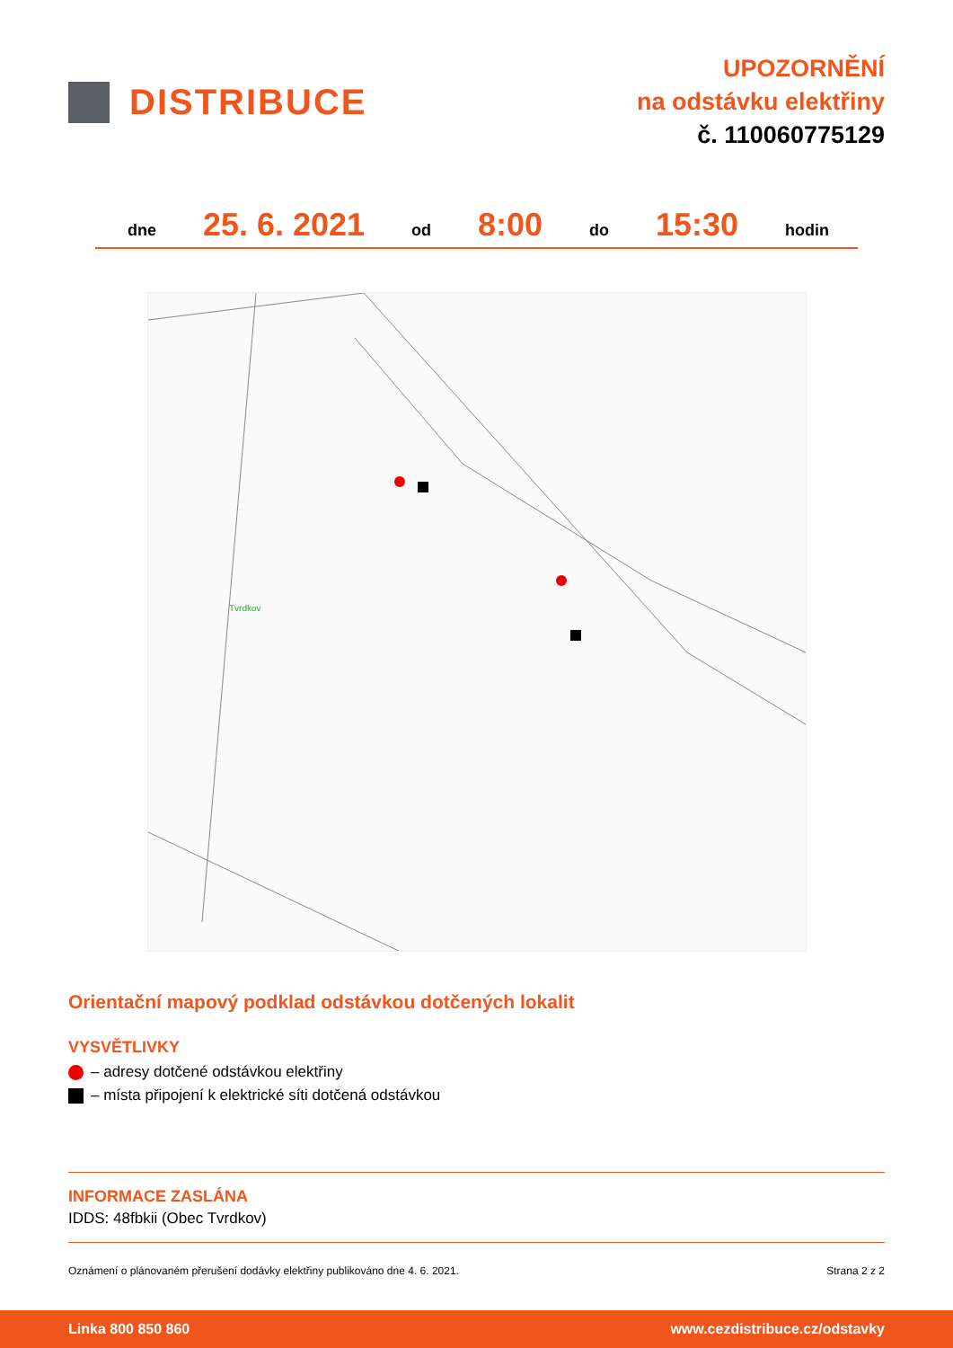DISTRIBUCE
UPOZORNĚNÍ
na odstávku elektřiny
č. 110060775129
dne 25. 6. 2021 od 8:00 do 15:30 hodin
Tvrdkov
Orientační mapový podklad odstávkou dotčených lokalit
VYSVĚTLIVKY
– adresy dotčené odstávkou elektřiny
– místa připojení k elektrické síti dotčená odstávkou
INFORMACE ZASLÁNA
IDDS: 48fbkii (Obec Tvrdkov)
Oznámení o plánovaném přerušení dodávky elektřiny publikováno dne 4. 6. 2021. Strana 2 z 2
Linka 800 850 860 www.cezdistribuce.cz/odstavky